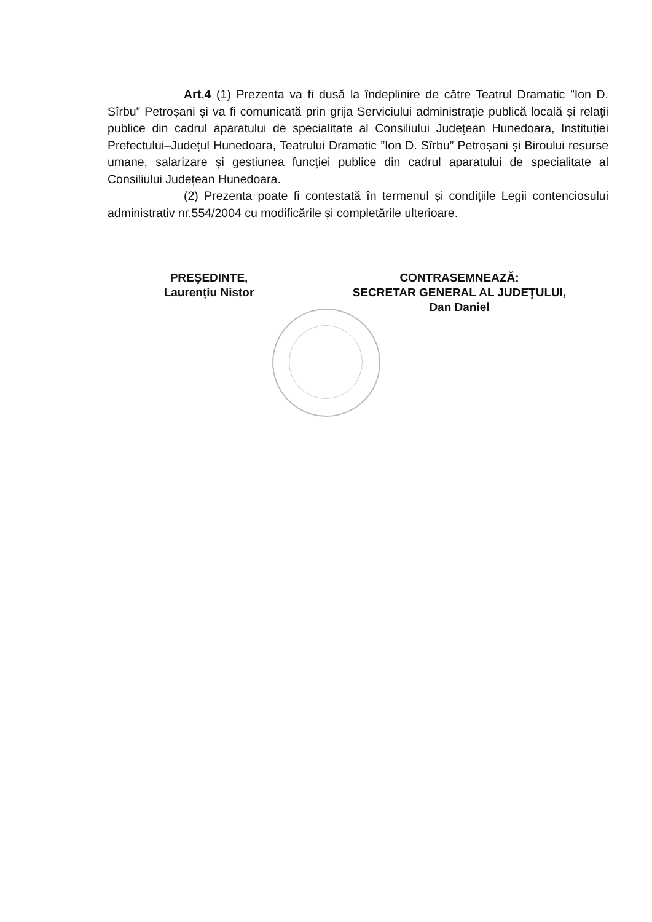Art.4 (1) Prezenta va fi dusă la îndeplinire de către Teatrul Dramatic ”Ion D. Sîrbu” Petroșani şi va fi comunicată prin grija Serviciului administraţie publică locală și relaţii publice din cadrul aparatului de specialitate al Consiliului Judeţean Hunedoara, Instituției Prefectului–Județul Hunedoara, Teatrului Dramatic ”Ion D. Sîrbu” Petroșani și Biroului resurse umane, salarizare și gestiunea funcției publice din cadrul aparatului de specialitate al Consiliului Județean Hunedoara.
(2) Prezenta poate fi contestată în termenul și condițiile Legii contenciosului administrativ nr.554/2004 cu modificările și completările ulterioare.
PREŞEDINTE,
Laurențiu Nistor
CONTRASEMNEAZĂ:
SECRETAR GENERAL AL JUDEŢULUI,
Dan Daniel